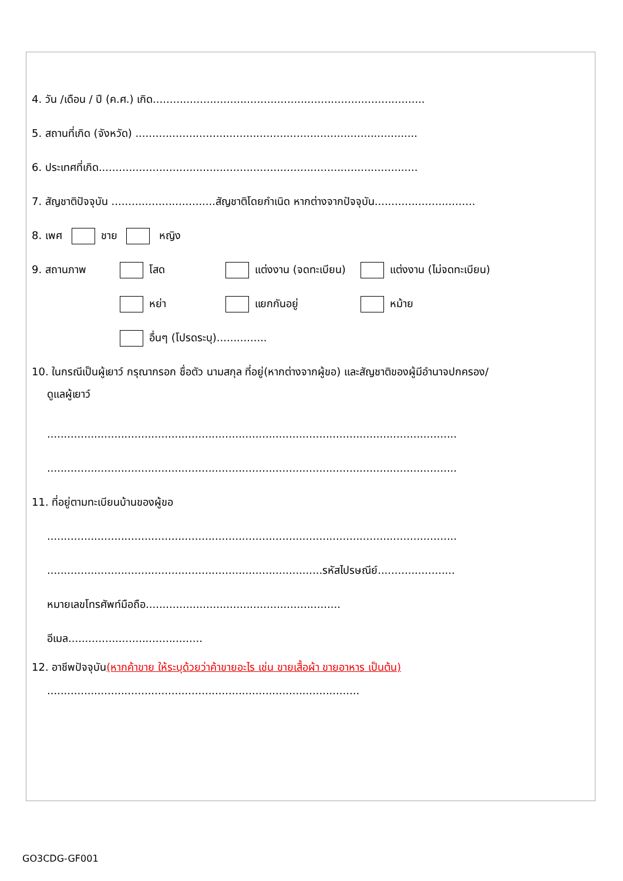4. วัน /เดือน / ปี (ค.ศ.) เกิด.................................................................................
5. สถานที่เกิด (จังหวัด) ....................................................................................
6. ประเทศที่เกิด...............................................................................................
7. สัญชาติปัจจุบัน ...............................สัญชาติโดยกำเนิด หากต่างจากปัจจุบัน..............................
8. เพศ ชาย หญิง
9. สถานภาพ โสด แต่งงาน (จดทะเบียน) แต่งงาน (ไม่จดทะเบียน)
หย่า แยกกันอยู่ หม้าย
อื่นๆ (โปรดระบุ)...............
10. ในกรณีเป็นผู้เยาว์ กรุณากรอก ชื่อตัว นามสกุล ที่อยู่(หากต่างจากผู้ขอ) และสัญชาติของผู้มีอำนาจปกครอง/
ดูแลผู้เยาว์
..........................................................................................................................
..........................................................................................................................
11. ที่อยู่ตามทะเบียนบ้านของผู้ขอ
..........................................................................................................................
..................................................................................รหัสไปรษณีย์.......................
หมายเลขโทรศัพท์มือถือ..........................................................
อีเมล........................................
12. อาชีพปัจจุบัน(หากค้าขาย ให้ระบุด้วยว่าค้าขายอะไร เช่น ขายเสื้อผ้า ขายอาหาร เป็นต้น)
.............................................................................................
GO3CDG-GF001